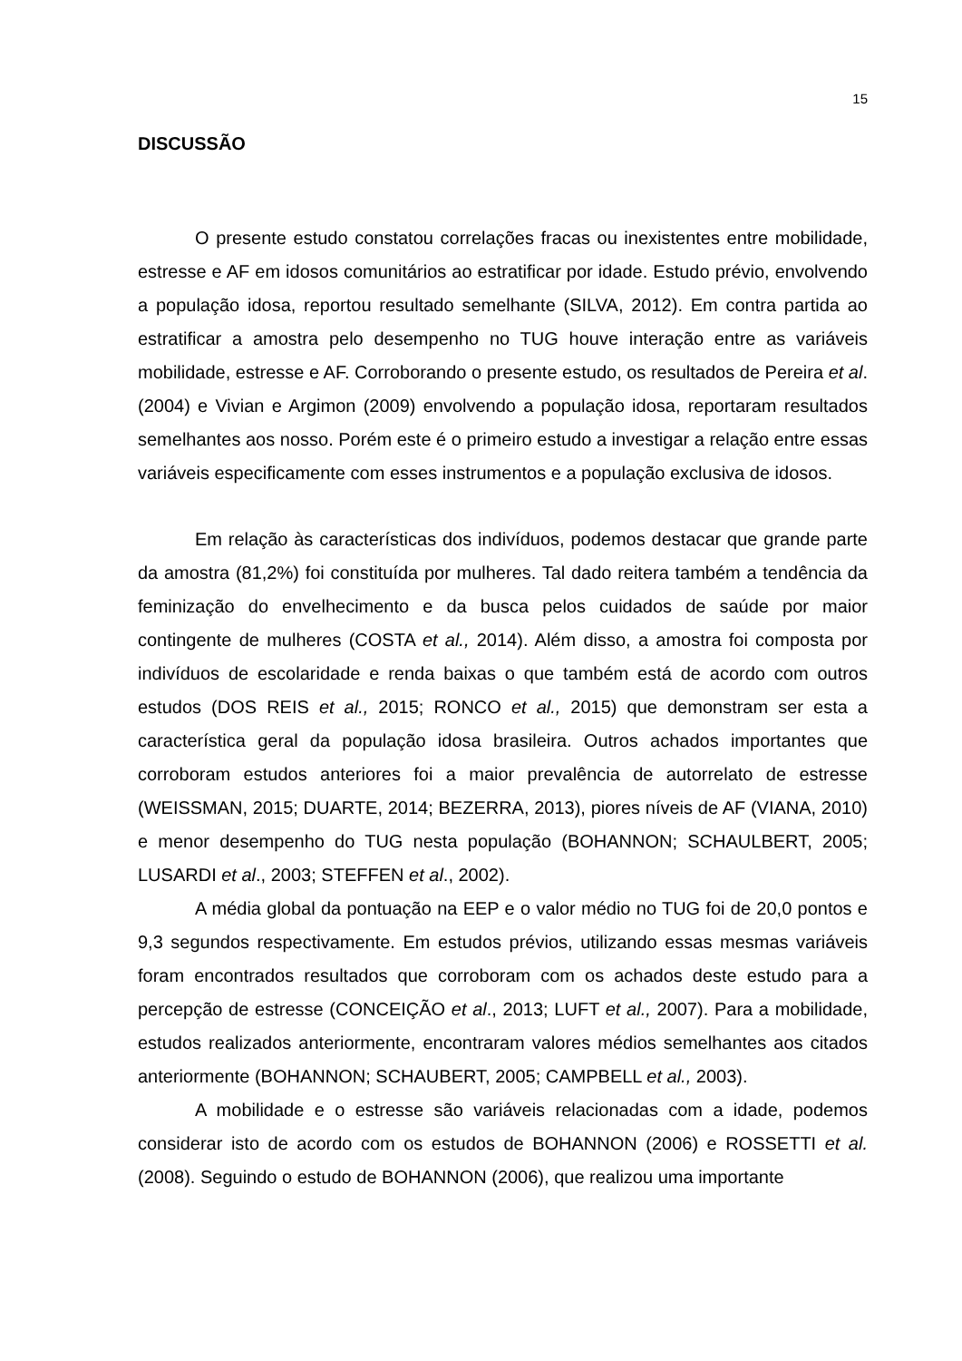15
DISCUSSÃO
O presente estudo constatou correlações fracas ou inexistentes entre mobilidade, estresse e AF em idosos comunitários ao estratificar por idade. Estudo prévio, envolvendo a população idosa, reportou resultado semelhante (SILVA, 2012). Em contra partida ao estratificar a amostra pelo desempenho no TUG houve interação entre as variáveis mobilidade, estresse e AF. Corroborando o presente estudo, os resultados de Pereira et al. (2004) e Vivian e Argimon (2009) envolvendo a população idosa, reportaram resultados semelhantes aos nosso. Porém este é o primeiro estudo a investigar a relação entre essas variáveis especificamente com esses instrumentos e a população exclusiva de idosos.
Em relação às características dos indivíduos, podemos destacar que grande parte da amostra (81,2%) foi constituída por mulheres. Tal dado reitera também a tendência da feminização do envelhecimento e da busca pelos cuidados de saúde por maior contingente de mulheres (COSTA et al., 2014). Além disso, a amostra foi composta por indivíduos de escolaridade e renda baixas o que também está de acordo com outros estudos (DOS REIS et al., 2015; RONCO et al., 2015) que demonstram ser esta a característica geral da população idosa brasileira. Outros achados importantes que corroboram estudos anteriores foi a maior prevalência de autorrelato de estresse (WEISSMAN, 2015; DUARTE, 2014; BEZERRA, 2013), piores níveis de AF (VIANA, 2010) e menor desempenho do TUG nesta população (BOHANNON; SCHAULBERT, 2005; LUSARDI et al., 2003; STEFFEN et al., 2002).
A média global da pontuação na EEP e o valor médio no TUG foi de 20,0 pontos e 9,3 segundos respectivamente. Em estudos prévios, utilizando essas mesmas variáveis foram encontrados resultados que corroboram com os achados deste estudo para a percepção de estresse (CONCEIÇÃO et al., 2013; LUFT et al., 2007). Para a mobilidade, estudos realizados anteriormente, encontraram valores médios semelhantes aos citados anteriormente (BOHANNON; SCHAUBERT, 2005; CAMPBELL et al., 2003).
A mobilidade e o estresse são variáveis relacionadas com a idade, podemos considerar isto de acordo com os estudos de BOHANNON (2006) e ROSSETTI et al. (2008). Seguindo o estudo de BOHANNON (2006), que realizou uma importante